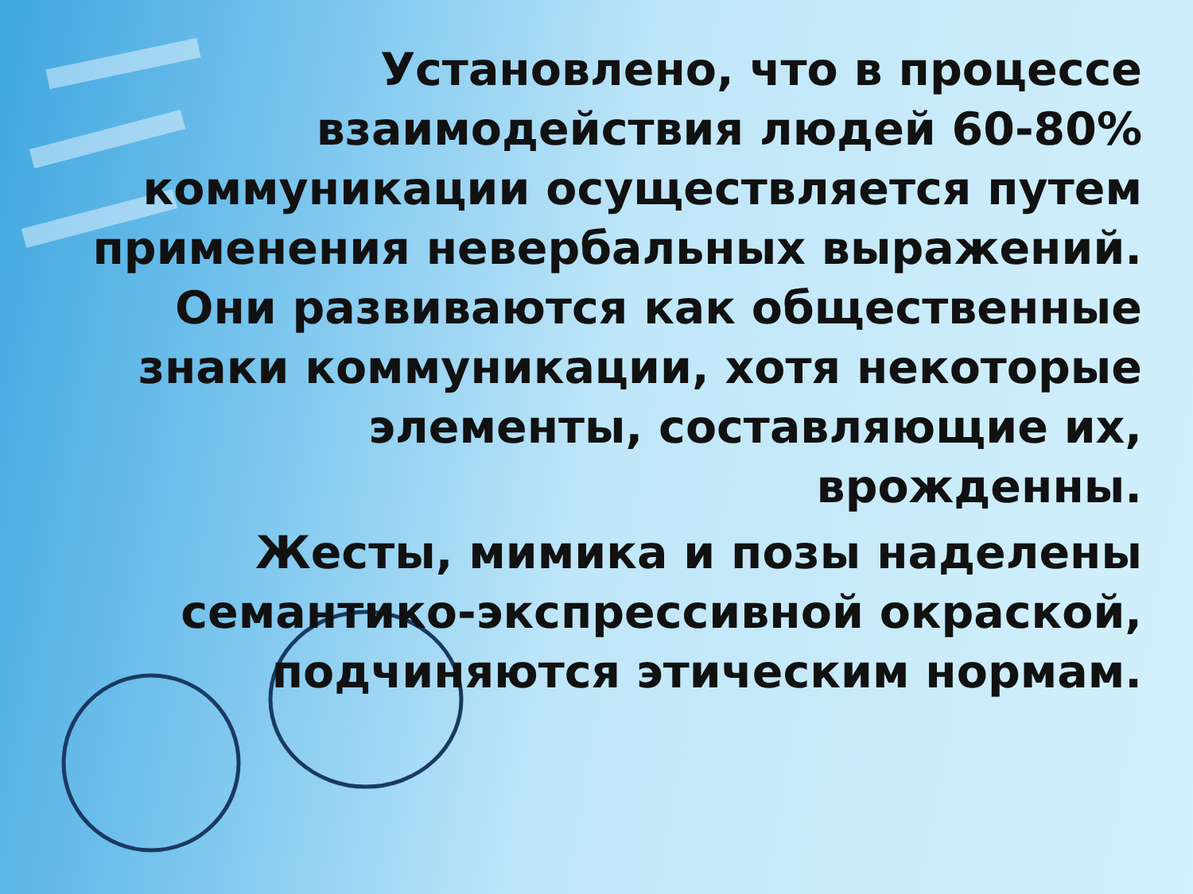Установлено, что в процессе взаимодействия людей 60-80% коммуникации осуществляется путем применения невербальных выражений. Они развиваются как общественные знаки коммуникации, хотя некоторые элементы, составляющие их, врожденны.
Жесты, мимика и позы наделены семантико-экспрессивной окраской, подчиняются этическим нормам.